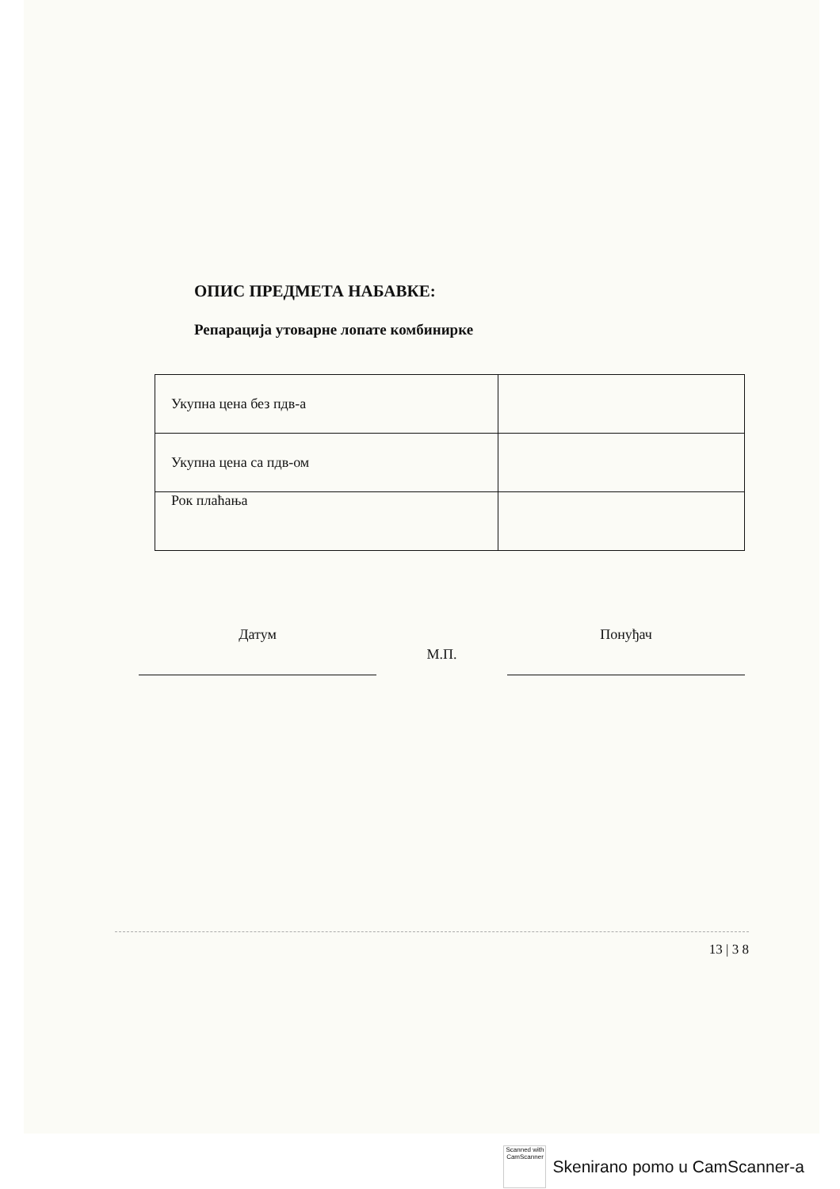ОПИС ПРЕДМЕТА НАБАВКЕ:
Репарација утоварне лопате комбинирке
| Укупна цена без пдв-а | |
| Укупна цена са пдв-ом | |
| Рок плаћања | |
Датум
М.П.
Понуђач
13 | 3 8
Scanned with
CamScanner
Skenirano pomo u CamScanner-a